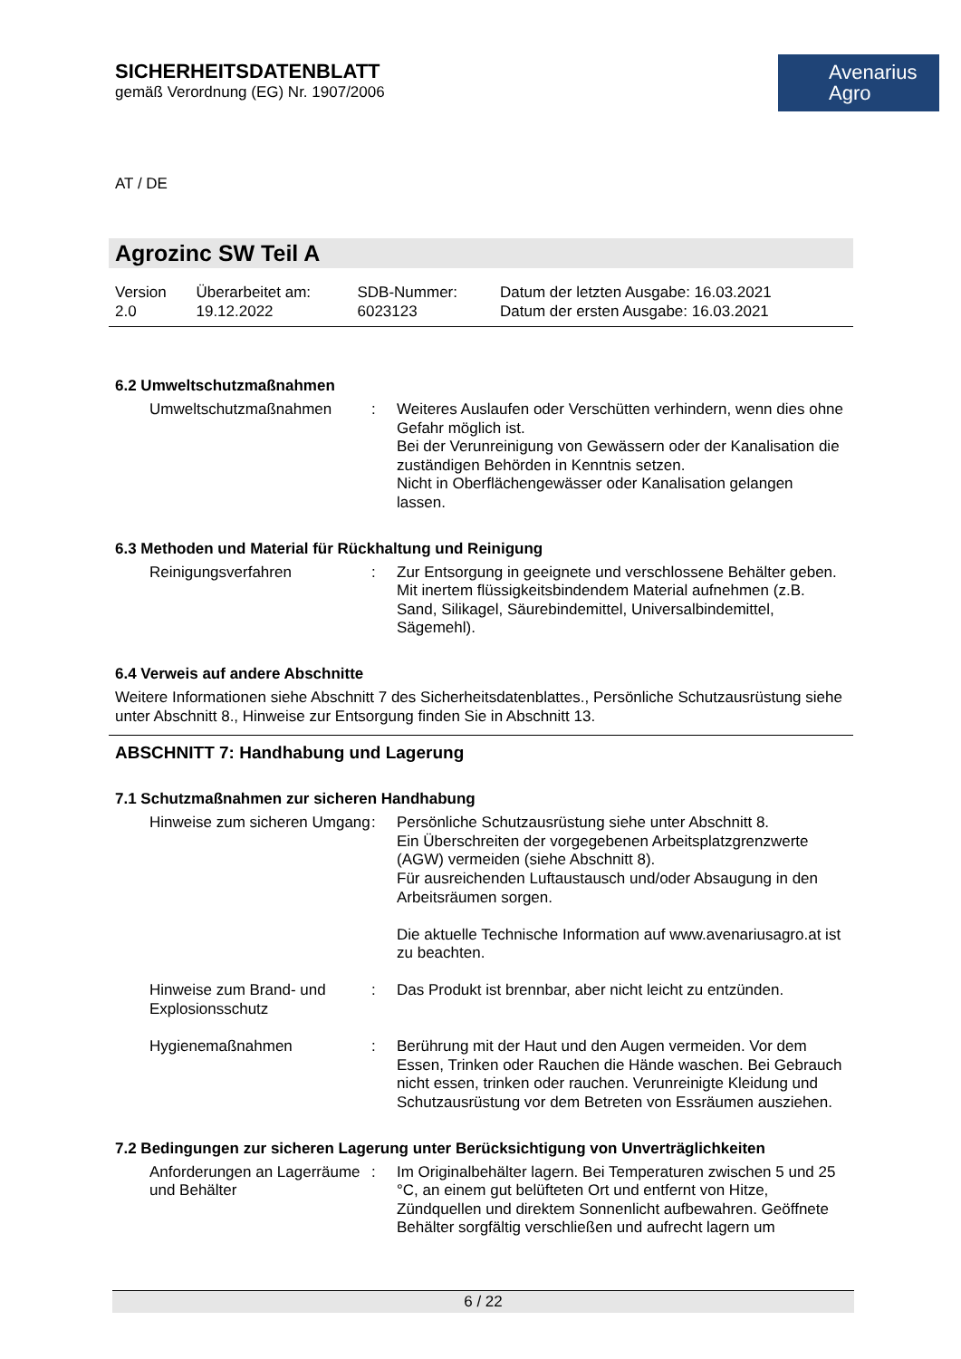SICHERHEITSDATENBLATT
gemäß Verordnung (EG) Nr. 1907/2006
Avenarius
Agro
AT / DE
Agrozinc SW Teil A
| Version 2.0 | Überarbeitet am: 19.12.2022 | SDB-Nummer: 6023123 | Datum der letzten Ausgabe: 16.03.2021 Datum der ersten Ausgabe: 16.03.2021 |
6.2 Umweltschutzmaßnahmen
| Umweltschutzmaßnahmen | : | Weiteres Auslaufen oder Verschütten verhindern, wenn dies ohne Gefahr möglich ist. Bei der Verunreinigung von Gewässern oder der Kanalisation die zuständigen Behörden in Kenntnis setzen. Nicht in Oberflächengewässer oder Kanalisation gelangen lassen. |
6.3 Methoden und Material für Rückhaltung und Reinigung
| Reinigungsverfahren | : | Zur Entsorgung in geeignete und verschlossene Behälter geben. Mit inertem flüssigkeitsbindendem Material aufnehmen (z.B. Sand, Silikagel, Säurebindemittel, Universalbindemittel, Sägemehl). |
6.4 Verweis auf andere Abschnitte
Weitere Informationen siehe Abschnitt 7 des Sicherheitsdatenblattes., Persönliche Schutzausrüstung siehe unter Abschnitt 8., Hinweise zur Entsorgung finden Sie in Abschnitt 13.
ABSCHNITT 7: Handhabung und Lagerung
7.1 Schutzmaßnahmen zur sicheren Handhabung
| Hinweise zum sicheren Umgang | : | Persönliche Schutzausrüstung siehe unter Abschnitt 8. Ein Überschreiten der vorgegebenen Arbeitsplatzgrenzwerte (AGW) vermeiden (siehe Abschnitt 8). Für ausreichenden Luftaustausch und/oder Absaugung in den Arbeitsräumen sorgen. Die aktuelle Technische Information auf www.avenariusagro.at ist zu beachten. |
| Hinweise zum Brand- und Explosionsschutz | : | Das Produkt ist brennbar, aber nicht leicht zu entzünden. |
| Hygienemaßnahmen | : | Berührung mit der Haut und den Augen vermeiden. Vor dem Essen, Trinken oder Rauchen die Hände waschen. Bei Gebrauch nicht essen, trinken oder rauchen. Verunreinigte Kleidung und Schutzausrüstung vor dem Betreten von Essräumen ausziehen. |
7.2 Bedingungen zur sicheren Lagerung unter Berücksichtigung von Unverträglichkeiten
| Anforderungen an Lagerräume und Behälter | : | Im Originalbehälter lagern. Bei Temperaturen zwischen 5 und 25 °C, an einem gut belüfteten Ort und entfernt von Hitze, Zündquellen und direktem Sonnenlicht aufbewahren. Geöffnete Behälter sorgfältig verschließen und aufrecht lagern um |
6 / 22